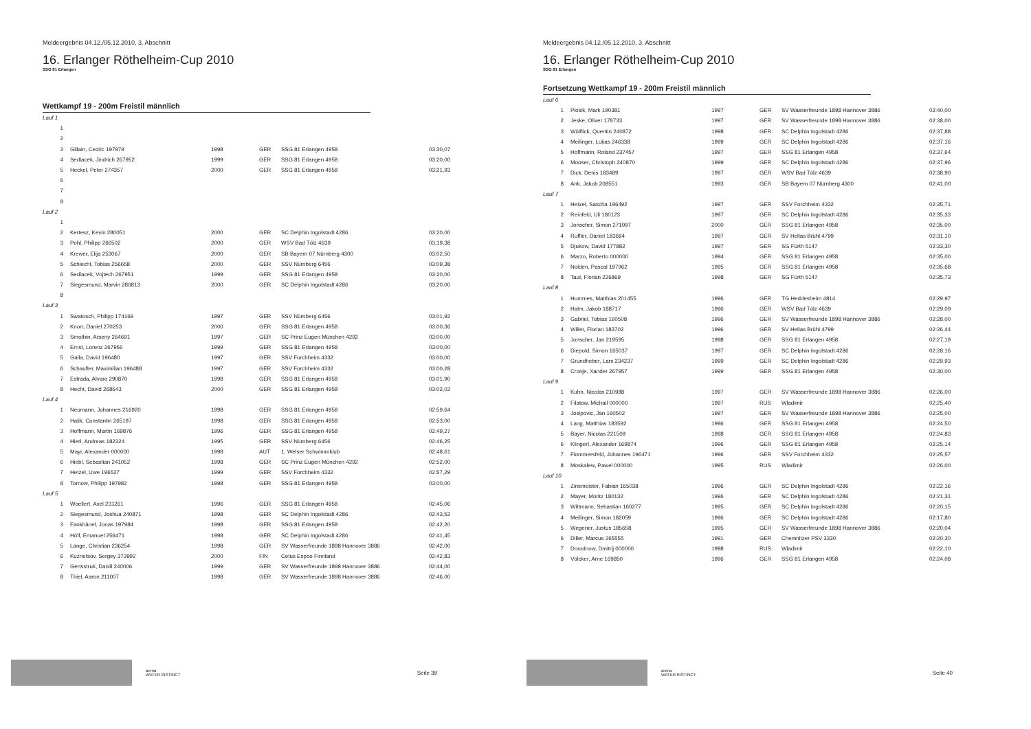Meldeergebnis 04.12./05.12.2010, 3. Abschnitt
16. Erlanger Röthelheim-Cup 2010
SSG 81 Erlangen
Wettkampf 19 - 200m Freistil männlich
| Lauf 1 | | | | | |
| 1 | | | | | |
| 2 | | | | | |
| 3 | Gillain, Cedric 197979 | 1998 | GER | SSG 81 Erlangen 4958 | 03:30,07 |
| 4 | Sedlacek, Jindrich 267952 | 1999 | GER | SSG 81 Erlangen 4958 | 03:20,00 |
| 5 | Heckel, Peter 274357 | 2000 | GER | SSG 81 Erlangen 4958 | 03:21,93 |
| 6 | | | | | |
| 7 | | | | | |
| 8 | | | | | |
| Lauf 2 | | | | | |
| 1 | | | | | |
| 2 | Kertesz, Kevin 280051 | 2000 | GER | SC Delphin Ingolstadt 4286 | 03:20,00 |
| 3 | Pohl, Philipp 266502 | 2000 | GER | WSV Bad Tölz 4639 | 03:19,38 |
| 4 | Krewer, Elija 253067 | 2000 | GER | SB Bayern 07 Nürnberg 4300 | 03:02,50 |
| 5 | Schlecht, Tobias 256658 | 2000 | GER | SSV Nürnberg 6456 | 03:09,38 |
| 6 | Sedlacek, Vojtech 267951 | 1999 | GER | SSG 81 Erlangen 4958 | 03:20,00 |
| 7 | Siegesmund, Marvin 280813 | 2000 | GER | SC Delphin Ingolstadt 4286 | 03:20,00 |
| 8 | | | | | |
| Lauf 3 | | | | | |
| 1 | Swatosch, Philipp 174169 | 1997 | GER | SSV Nürnberg 6456 | 03:01,92 |
| 2 | Knorr, Daniel 270253 | 2000 | GER | SSG 81 Erlangen 4958 | 03:00,36 |
| 3 | Smothin, Arseny 264691 | 1997 | GER | SC Prinz Eugen München 4292 | 03:00,00 |
| 4 | Ernst, Lorenz 267956 | 1999 | GER | SSG 81 Erlangen 4958 | 03:00,00 |
| 5 | Galla, David 196480 | 1997 | GER | SSV Forchheim 4332 | 03:00,00 |
| 6 | Schaufler, Maximilian 196488 | 1997 | GER | SSV Forchheim 4332 | 03:00,28 |
| 7 | Estrada, Alvaro 290870 | 1998 | GER | SSG 81 Erlangen 4958 | 03:01,90 |
| 8 | Hecht, David 268643 | 2000 | GER | SSG 81 Erlangen 4958 | 03:02,02 |
| Lauf 4 | | | | | |
| 1 | Neumann, Johannes 216920 | 1998 | GER | SSG 81 Erlangen 4958 | 02:59,64 |
| 2 | Halik, Constantin 265197 | 1998 | GER | SSG 81 Erlangen 4958 | 02:53,00 |
| 3 | Hoffmann, Martin 169876 | 1996 | GER | SSG 81 Erlangen 4958 | 02:49,27 |
| 4 | Hierl, Andreas 182324 | 1995 | GER | SSV Nürnberg 6456 | 02:46,25 |
| 5 | Mayr, Alexander 000000 | 1998 | AUT | 1. Welser Schwimmklub | 02:48,61 |
| 6 | Hiebl, Sebastian 241052 | 1998 | GER | SC Prinz Eugen München 4292 | 02:52,00 |
| 7 | Hetzel, Uwe 196527 | 1999 | GER | SSV Forchheim 4332 | 02:57,29 |
| 8 | Tornow, Philipp 197982 | 1998 | GER | SSG 81 Erlangen 4958 | 03:00,00 |
| Lauf 5 | | | | | |
| 1 | Woellert, Axel 231261 | 1996 | GER | SSG 81 Erlangen 4958 | 02:45,06 |
| 2 | Siegesmund, Joshua 240871 | 1998 | GER | SC Delphin Ingolstadt 4286 | 02:43,52 |
| 3 | Fankhänel, Jonas 197984 | 1998 | GER | SSG 81 Erlangen 4958 | 02:42,20 |
| 4 | Höfl, Emanuel 256471 | 1998 | GER | SC Delphin Ingolstadt 4286 | 02:41,45 |
| 5 | Lange, Christian 236254 | 1998 | GER | SV Wasserfreunde 1898 Hannover 3886 | 02:42,00 |
| 6 | Kuznetsov, Sergey 373992 | 2000 | FIN | Cetus Espoo Finnland | 02:42,83 |
| 7 | Gertsstruk, Daniil 240006 | 1999 | GER | SV Wasserfreunde 1898 Hannover 3886 | 02:44,00 |
| 8 | Thiel, Aaron 211007 | 1998 | GER | SV Wasserfreunde 1898 Hannover 3886 | 02:46,00 |
arena
WATER INSTINCT
Seite 39
Meldeergebnis 04.12./05.12.2010, 3. Abschnitt
16. Erlanger Röthelheim-Cup 2010
SSG 81 Erlangen
Fortsetzung Wettkampf 19 - 200m Freistil männlich
| Lauf 6 | | | | | |
| 1 | Piosik, Mark 190381 | 1997 | GER | SV Wasserfreunde 1898 Hannover 3886 | 02:40,00 |
| 2 | Jeske, Oliver 178733 | 1997 | GER | SV Wasserfreunde 1898 Hannover 3886 | 02:38,00 |
| 3 | Wölflick, Quentin 240872 | 1998 | GER | SC Delphin Ingolstadt 4286 | 02:37,88 |
| 4 | Meilinger, Lukas 246338 | 1999 | GER | SC Delphin Ingolstadt 4286 | 02:37,16 |
| 5 | Hoffmann, Roland 237457 | 1997 | GER | SSG 81 Erlangen 4958 | 02:37,64 |
| 6 | Mooser, Christoph 240870 | 1999 | GER | SC Delphin Ingolstadt 4286 | 02:37,96 |
| 7 | Dick, Denis 183489 | 1997 | GER | WSV Bad Tölz 4639 | 02:38,90 |
| 8 | Ank, Jakob 208551 | 1993 | GER | SB Bayern 07 Nürnberg 4300 | 02:41,00 |
| Lauf 7 | | | | | |
| 1 | Hetzel, Sascha 196492 | 1997 | GER | SSV Forchheim 4332 | 02:35,71 |
| 2 | Reinfeld, Uli 180123 | 1997 | GER | SC Delphin Ingolstadt 4286 | 02:35,33 |
| 3 | Jonscher, Simon 271097 | 2000 | GER | SSG 81 Erlangen 4958 | 02:35,00 |
| 4 | Ruffler, Daniel 183694 | 1997 | GER | SV Hellas Brühl 4799 | 02:31,10 |
| 5 | Djukow, David 177882 | 1997 | GER | SG Fürth 5147 | 02:33,30 |
| 6 | Marzo, Roberto 000000 | 1994 | GER | SSG 81 Erlangen 4958 | 02:35,00 |
| 7 | Nolden, Pascal 197962 | 1995 | GER | SSG 81 Erlangen 4958 | 02:35,68 |
| 8 | Taut, Florian 226869 | 1998 | GER | SG Fürth 5147 | 02:35,73 |
| Lauf 8 | | | | | |
| 1 | Hummes, Matthias 201455 | 1996 | GER | TG Heddesheim 4814 | 02:29,97 |
| 2 | Halm, Jakob 188717 | 1996 | GER | WSV Bad Tölz 4639 | 02:29,09 |
| 3 | Gabriel, Tobias 160508 | 1996 | GER | SV Wasserfreunde 1898 Hannover 3886 | 02:28,00 |
| 4 | Willer, Florian 183702 | 1996 | GER | SV Hellas Brühl 4799 | 02:26,44 |
| 5 | Jonscher, Jan 219595 | 1998 | GER | SSG 81 Erlangen 4958 | 02:27,19 |
| 6 | Diepold, Simon 165037 | 1997 | GER | SC Delphin Ingolstadt 4286 | 02:28,16 |
| 7 | Grundheber, Lars 234237 | 1999 | GER | SC Delphin Ingolstadt 4286 | 02:29,93 |
| 8 | Cronje, Xander 267957 | 1999 | GER | SSG 81 Erlangen 4958 | 02:30,00 |
| Lauf 9 | | | | | |
| 1 | Kuhn, Nicolas 210988 | 1997 | GER | SV Wasserfreunde 1898 Hannover 3886 | 02:26,00 |
| 2 | Filatow, Michail 000000 | 1997 | RUS | Wladimir | 02:25,40 |
| 3 | Josipovic, Jan 160502 | 1997 | GER | SV Wasserfreunde 1898 Hannover 3886 | 02:25,00 |
| 4 | Lang, Matthias 183592 | 1996 | GER | SSG 81 Erlangen 4958 | 02:24,50 |
| 5 | Bayer, Nicolas 221509 | 1998 | GER | SSG 81 Erlangen 4958 | 02:24,83 |
| 6 | Klingert, Alexander 169874 | 1996 | GER | SSG 81 Erlangen 4958 | 02:25,14 |
| 7 | Flommersfeld, Johannes 196471 | 1996 | GER | SSV Forchheim 4332 | 02:25,57 |
| 8 | Moskalew, Pawel 000000 | 1995 | RUS | Wladimir | 02:26,00 |
| Lauf 10 | | | | | |
| 1 | Zinsmeister, Fabian 165038 | 1996 | GER | SC Delphin Ingolstadt 4286 | 02:22,16 |
| 2 | Mayer, Moritz 180132 | 1996 | GER | SC Delphin Ingolstadt 4286 | 02:21,31 |
| 3 | Wittmann, Sebastian 160277 | 1995 | GER | SC Delphin Ingolstadt 4286 | 02:20,15 |
| 4 | Meilinger, Simon 182059 | 1996 | GER | SC Delphin Ingolstadt 4286 | 02:17,80 |
| 5 | Wegener, Justus 185658 | 1995 | GER | SV Wasserfreunde 1898 Hannover 3886 | 02:20,04 |
| 6 | Diller, Marcus 265555 | 1991 | GER | Chemnitzer PSV 3330 | 02:20,30 |
| 7 | Dorodnow, Dmitrij 000000 | 1998 | RUS | Wladimir | 02:22,10 |
| 8 | Völcker, Arne 169850 | 1996 | GER | SSG 81 Erlangen 4958 | 02:24,08 |
arena
WATER INSTINCT
Seite 40